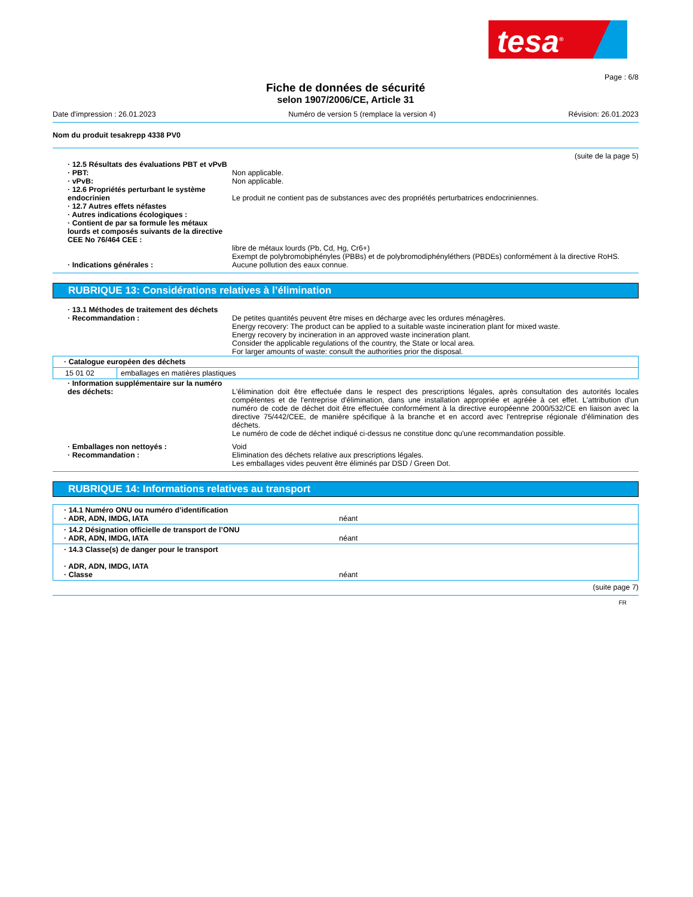tesa<sup>®</sup>
Page : 6/8
Fiche de données de sécurité
selon 1907/2006/CE, Article 31
Date d'impression : 26.01.2023 Numéro de version 5 (remplace la version 4) Révision: 26.01.2023
Nom du produit tesakrepp 4338 PV0
(suite de la page 5)
· 12.5 Résultats des évaluations PBT et vPvB
· PBT: Non applicable.
· vPvB: Non applicable.
· 12.6 Propriétés perturbant le système endocrinien
Le produit ne contient pas de substances avec des propriétés perturbatrices endocriniennes.
· 12.7 Autres effets néfastes
· Autres indications écologiques :
· Contient de par sa formule les métaux lourds et composés suivants de la directive CEE No 76/464 CEE :
libre de métaux lourds (Pb, Cd, Hg, Cr6+)
Exempt de polybromobiphényles (PBBs) et de polybromodiphényléthers (PBDEs) conformément à la directive RoHS.
· Indications générales : Aucune pollution des eaux connue.
RUBRIQUE 13: Considérations relatives à l’élimination
· 13.1 Méthodes de traitement des déchets
· Recommandation : De petites quantités peuvent être mises en décharge avec les ordures ménagères.
Energy recovery: The product can be applied to a suitable waste incineration plant for mixed waste.
Energy recovery by incineration in an approved waste incineration plant.
Consider the applicable regulations of the country, the State or local area.
For larger amounts of waste: consult the authorities prior the disposal.
| · Catalogue européen des déchets | |
| 15 01 02 | emballages en matières plastiques |
· Information supplémentaire sur la numéro des déchets:
L'élimination doit être effectuée dans le respect des prescriptions légales, après consultation des autorités locales compétentes et de l'entreprise d'élimination, dans une installation appropriée et agréée à cet effet. L'attribution d'un numéro de code de déchet doit être effectuée conformément à la directive européenne 2000/532/CE en liaison avec la directive 75/442/CEE, de manière spécifique à la branche et en accord avec l'entreprise régionale d'élimination des déchets.
Le numéro de code de déchet indiqué ci-dessus ne constitue donc qu'une recommandation possible.
· Emballages non nettoyés : Void
· Recommandation : Elimination des déchets relative aux prescriptions légales.
Les emballages vides peuvent être éliminés par DSD / Green Dot.
RUBRIQUE 14: Informations relatives au transport
| · 14.1 Numéro ONU ou numéro d’identification · ADR, ADN, IMDG, IATA néant |
| · 14.2 Désignation officielle de transport de l’ONU · ADR, ADN, IMDG, IATA néant |
| · 14.3 Classe(s) de danger pour le transport · ADR, ADN, IMDG, IATA · Classe néant |
(suite page 7)
FR